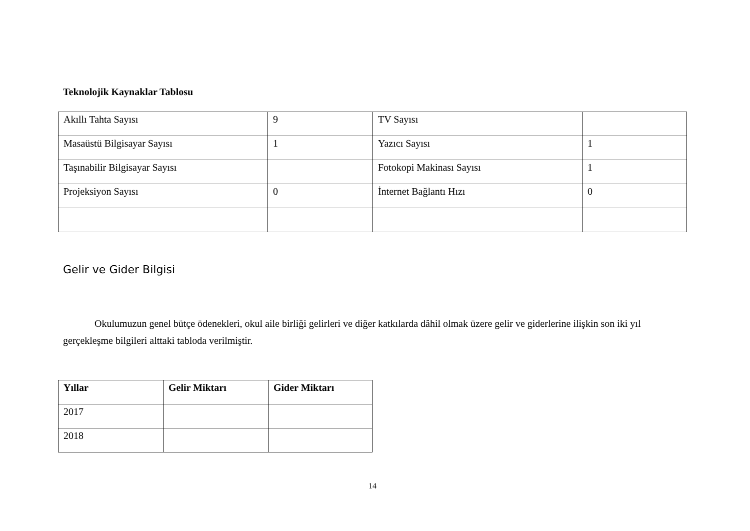Teknolojik Kaynaklar Tablosu
| Akıllı Tahta Sayısı | 9 | TV Sayısı | |
| Masaüstü Bilgisayar Sayısı | 1 | Yazıcı Sayısı | 1 |
| Taşınabilir Bilgisayar Sayısı | | Fotokopi Makinası Sayısı | 1 |
| Projeksiyon Sayısı | 0 | İnternet Bağlantı Hızı | 0 |
Gelir ve Gider Bilgisi
Okulumuzun genel bütçe ödenekleri, okul aile birliği gelirleri ve diğer katkılarda dâhil olmak üzere gelir ve giderlerine ilişkin son iki yıl gerçekleşme bilgileri alttaki tabloda verilmiştir.
| Yıllar | Gelir Miktarı | Gider Miktarı |
| --- | --- | --- |
| 2017 | | |
| 2018 | | |
14